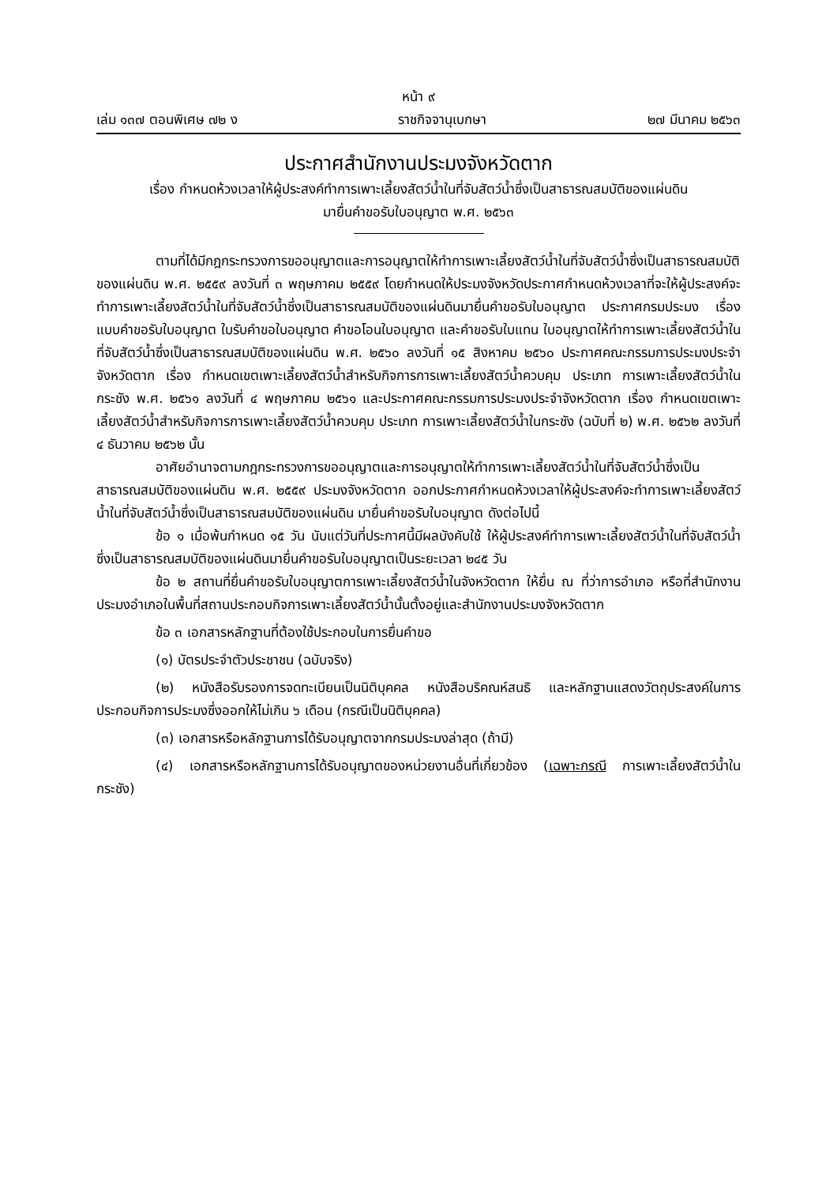หน้า ๙
เล่ม ๑๓๗ ตอนพิเศษ ๗๒ ง ราชกิจจานุเบกษา ๒๗ มีนาคม ๒๕๖๓
ประกาศสำนักงานประมงจังหวัดตาก
เรื่อง กำหนดห้วงเวลาให้ผู้ประสงค์ทำการเพาะเลี้ยงสัตว์น้ำในที่จับสัตว์น้ำซึ่งเป็นสาธารณสมบัติของแผ่นดิน
มายื่นคำขอรับใบอนุญาต พ.ศ. ๒๕๖๓
ตามที่ได้มีกฎกระทรวงการขออนุญาตและการอนุญาตให้ทำการเพาะเลี้ยงสัตว์น้ำในที่จับสัตว์น้ำซึ่งเป็นสาธารณสมบัติของแผ่นดิน พ.ศ. ๒๕๕๙ ลงวันที่ ๓ พฤษภาคม ๒๕๕๙ โดยกำหนดให้ประมงจังหวัดประกาศกำหนดห้วงเวลาที่จะให้ผู้ประสงค์จะทำการเพาะเลี้ยงสัตว์น้ำในที่จับสัตว์น้ำซึ่งเป็นสาธารณสมบัติของแผ่นดินมายื่นคำขอรับใบอนุญาต ประกาศกรมประมง เรื่อง แบบคำขอรับใบอนุญาต ใบรับคำขอใบอนุญาต คำขอโอนใบอนุญาต และคำขอรับใบแทน ใบอนุญาตให้ทำการเพาะเลี้ยงสัตว์น้ำในที่จับสัตว์น้ำซึ่งเป็นสาธารณสมบัติของแผ่นดิน พ.ศ. ๒๕๖๐ ลงวันที่ ๑๕ สิงหาคม ๒๕๖๐ ประกาศคณะกรรมการประมงประจำจังหวัดตาก เรื่อง กำหนดเขตเพาะเลี้ยงสัตว์น้ำสำหรับกิจการการเพาะเลี้ยงสัตว์น้ำควบคุม ประเภท การเพาะเลี้ยงสัตว์น้ำในกระชัง พ.ศ. ๒๕๖๑ ลงวันที่ ๔ พฤษภาคม ๒๕๖๑ และประกาศคณะกรรมการประมงประจำจังหวัดตาก เรื่อง กำหนดเขตเพาะเลี้ยงสัตว์น้ำสำหรับกิจการการเพาะเลี้ยงสัตว์น้ำควบคุม ประเภท การเพาะเลี้ยงสัตว์น้ำในกระชัง (ฉบับที่ ๒) พ.ศ. ๒๕๖๒ ลงวันที่ ๔ ธันวาคม ๒๕๖๒ นั้น
อาศัยอำนาจตามกฎกระทรวงการขออนุญาตและการอนุญาตให้ทำการเพาะเลี้ยงสัตว์น้ำในที่จับสัตว์น้ำซึ่งเป็นสาธารณสมบัติของแผ่นดิน พ.ศ. ๒๕๕๙ ประมงจังหวัดตาก ออกประกาศกำหนดห้วงเวลาให้ผู้ประสงค์จะทำการเพาะเลี้ยงสัตว์น้ำในที่จับสัตว์น้ำซึ่งเป็นสาธารณสมบัติของแผ่นดิน มายื่นคำขอรับใบอนุญาต ดังต่อไปนี้
ข้อ ๑ เมื่อพ้นกำหนด ๑๕ วัน นับแต่วันที่ประกาศนี้มีผลบังคับใช้ ให้ผู้ประสงค์ทำการเพาะเลี้ยงสัตว์น้ำในที่จับสัตว์น้ำซึ่งเป็นสาธารณสมบัติของแผ่นดินมายื่นคำขอรับใบอนุญาตเป็นระยะเวลา ๒๔๕ วัน
ข้อ ๒ สถานที่ยื่นคำขอรับใบอนุญาตการเพาะเลี้ยงสัตว์น้ำในจังหวัดตาก ให้ยื่น ณ ที่ว่าการอำเภอ หรือที่สำนักงานประมงอำเภอในพื้นที่สถานประกอบกิจการเพาะเลี้ยงสัตว์น้ำนั้นตั้งอยู่และสำนักงานประมงจังหวัดตาก
ข้อ ๓ เอกสารหลักฐานที่ต้องใช้ประกอบในการยื่นคำขอ
(๑) บัตรประจำตัวประชาชน (ฉบับจริง)
(๒) หนังสือรับรองการจดทะเบียนเป็นนิติบุคคล หนังสือบริคณห์สนธิ และหลักฐานแสดงวัตถุประสงค์ในการประกอบกิจการประมงซึ่งออกให้ไม่เกิน ๖ เดือน (กรณีเป็นนิติบุคคล)
(๓) เอกสารหรือหลักฐานการได้รับอนุญาตจากกรมประมงล่าสุด (ถ้ามี)
(๔) เอกสารหรือหลักฐานการได้รับอนุญาตของหน่วยงานอื่นที่เกี่ยวข้อง (เฉพาะกรณี การเพาะเลี้ยงสัตว์น้ำในกระชัง)